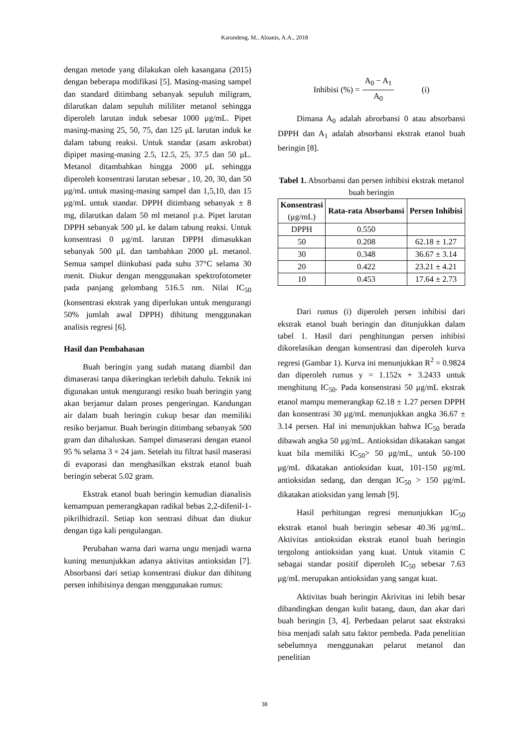Karundeng, M., Aloanis, A.A., 2018
dengan metode yang dilakukan oleh kasangana (2015) dengan beberapa modifikasi [5]. Masing-masing sampel dan standard ditimbang sebanyak sepuluh miligram, dilarutkan dalam sepuluh mililiter metanol sehingga diperoleh larutan induk sebesar 1000 μg/mL. Pipet masing-masing 25, 50, 75, dan 125 μL larutan induk ke dalam tabung reaksi. Untuk standar (asam askrobat) dipipet masing-masing 2.5, 12.5, 25, 37.5 dan 50 μL. Metanol ditambahkan hingga 2000 μL sehingga diperoleh konsentrasi larutan sebesar , 10, 20, 30, dan 50 μg/mL untuk masing-masing sampel dan 1,5,10, dan 15 μg/mL untuk standar. DPPH ditimbang sebanyak ± 8 mg, dilarutkan dalam 50 ml metanol p.a. Pipet larutan DPPH sebanyak 500 μL ke dalam tabung reaksi. Untuk konsentrasi 0 μg/mL larutan DPPH dimasukkan sebanyak 500 μL dan tambahkan 2000 μL metanol. Semua sampel diinkubasi pada suhu 37°C selama 30 menit. Diukur dengan menggunakan spektrofotometer pada panjang gelombang 516.5 nm. Nilai IC<sub>50</sub> (konsentrasi ekstrak yang diperlukan untuk mengurangi 50% jumlah awal DPPH) dihitung menggunakan analisis regresi [6].
Hasil dan Pembahasan
Buah beringin yang sudah matang diambil dan dimaserasi tanpa dikeringkan terlebih dahulu. Teknik ini digunakan untuk mengurangi resiko buah beringin yang akan berjamur dalam proses pengeringan. Kandungan air dalam buah beringin cukup besar dan memiliki resiko berjamur. Buah beringin ditimbang sebanyak 500 gram dan dihaluskan. Sampel dimaserasi dengan etanol 95 % selama 3 × 24 jam. Setelah itu filtrat hasil maserasi di evaporasi dan menghasilkan ekstrak etanol buah beringin seberat 5.02 gram.
Ekstrak etanol buah beringin kemudian dianalisis kemampuan pemerangkapan radikal bebas 2,2-difenil-1-pikrilhidrazil. Setiap kon sentrasi dibuat dan diukur dengan tiga kali pengulangan.
Perubahan warna dari warna ungu menjadi warna kuning menunjukkan adanya aktivitas antioksidan [7]. Absorbansi dari setiap konsentrasi diukur dan dihitung persen inhibisinya dengan menggunakan rumus:
Inhibisi (%) = A<sub>0</sub> − A<sub>1</sub> A<sub>0</sub> (i)
Dimana A<sub>0</sub> adalah abrorbansi 0 atau absorbansi DPPH dan A<sub>1</sub> adalah absorbansi ekstrak etanol buah beringin [8].
Tabel 1. Absorbansi dan persen inhibisi ekstrak metanol buah beringin
| Konsentrasi (μg/mL) | Rata-rata Absorbansi | Persen Inhibisi |
| --- | --- | --- |
| DPPH | 0.550 | |
| 50 | 0.208 | 62.18 ± 1.27 |
| 30 | 0.348 | 36.67 ± 3.14 |
| 20 | 0.422 | 23.21 ± 4.21 |
| 10 | 0.453 | 17.64 ± 2.73 |
Dari rumus (i) diperoleh persen inhibisi dari ekstrak etanol buah beringin dan ditunjukkan dalam tabel 1. Hasil dari penghitungan persen inhibisi dikorelasikan dengan konsentrasi dan diperoleh kurva regresi (Gambar 1). Kurva ini menunjukkan R<sup>2</sup> = 0.9824 dan diperoleh rumus y = 1.152x + 3.2433 untuk menghitung IC<sub>50</sub>. Pada konsenstrasi 50 μg/mL ekstrak etanol mampu memerangkap 62.18 ± 1.27 persen DPPH dan konsentrasi 30 μg/mL menunjukkan angka 36.67 ± 3.14 persen. Hal ini menunjukkan bahwa IC<sub>50</sub> berada dibawah angka 50 μg/mL. Antioksidan dikatakan sangat kuat bila memiliki IC<sub>50</sub>> 50 μg/mL, untuk 50-100 μg/mL dikatakan antioksidan kuat, 101-150 μg/mL antioksidan sedang, dan dengan IC<sub>50</sub> > 150 μg/mL dikatakan atioksidan yang lemah [9].
Hasil perhitungan regresi menunjukkan IC<sub>50</sub> ekstrak etanol buah beringin sebesar 40.36 μg/mL. Aktivitas antioksidan ekstrak etanol buah beringin tergolong antioksidan yang kuat. Untuk vitamin C sebagai standar positif diperoleh IC<sub>50</sub> sebesar 7.63 μg/mL merupakan antioksidan yang sangat kuat.
Aktivitas buah beringin Akrivitas ini lebih besar dibandingkan dengan kulit batang, daun, dan akar dari buah beringin [3, 4]. Perbedaan pelarut saat ekstraksi bisa menjadi salah satu faktor pembeda. Pada penelitian sebelumnya menggunakan pelarut metanol dan penelitian
38